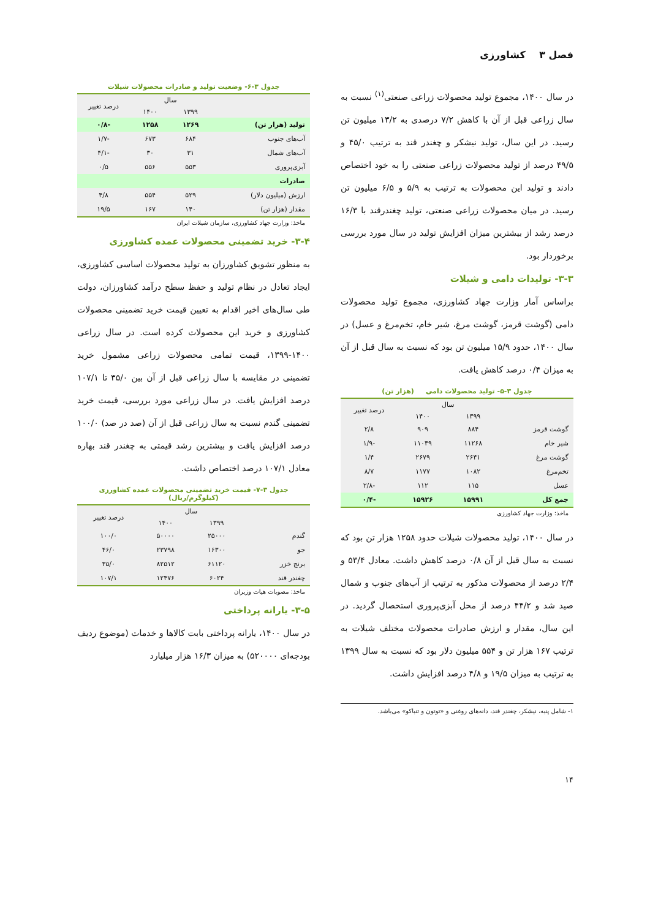فصل ۳ کشاورزی
در سال ۱۴۰۰، مجموع تولید محصولات زراعی صنعتی<sup>(۱)</sup> نسبت به سال زراعی قبل از آن با کاهش ۷/۲ درصدی به ۱۳/۲ میلیون تن رسید. در این سال، تولید نیشکر و چغندر قند به ترتیب ۴۵/۰ و ۴۹/۵ درصد از تولید محصولات زراعی صنعتی را به خود اختصاص دادند و تولید این محصولات به ترتیب به ۵/۹ و ۶/۵ میلیون تن رسید. در میان محصولات زراعی صنعتی، تولید چغندرقند با ۱۶/۳ درصد رشد از بیشترین میزان افزایش تولید در سال مورد بررسی برخوردار بود.
۳-۳- تولیدات دامی و شیلات
براساس آمار وزارت جهاد کشاورزی، مجموع تولید محصولات دامی (گوشت قرمز، گوشت مرغ، شیر خام، تخم‌مرغ و عسل) در سال ۱۴۰۰، حدود ۱۵/۹ میلیون تن بود که نسبت به سال قبل از آن به میزان ۰/۴ درصد کاهش یافت.
جدول ۳-۵- تولید محصولات دامی (هزار تن)
| | سال | | درصد تغییر |
| --- | --- | --- | --- |
| | ۱۳۹۹ | ۱۴۰۰ | |
| گوشت قرمز | ۸۸۴ | ۹۰۹ | ۲/۸ |
| شیر خام | ۱۱۲۶۸ | ۱۱۰۴۹ | -۱/۹ |
| گوشت مرغ | ۲۶۴۱ | ۲۶۷۹ | ۱/۴ |
| تخم‌مرغ | ۱۰۸۲ | ۱۱۷۷ | ۸/۷ |
| عسل | ۱۱۵ | ۱۱۲ | -۲/۸ |
| جمع کل | ۱۵۹۹۱ | ۱۵۹۲۶ | -۰/۴ |
ماخذ: وزارت جهاد کشاورزی
در سال ۱۴۰۰، تولید محصولات شیلات حدود ۱۲۵۸ هزار تن بود که نسبت به سال قبل از آن ۰/۸ درصد کاهش داشت. معادل ۵۳/۴ و ۲/۴ درصد از محصولات مذکور به ترتیب از آب‌های جنوب و شمال صید شد و ۴۴/۲ درصد از محل آبزی‌پروری استحصال گردید. در این سال، مقدار و ارزش صادرات محصولات مختلف شیلات به ترتیب ۱۶۷ هزار تن و ۵۵۴ میلیون دلار بود که نسبت به سال ۱۳۹۹ به ترتیب به میزان ۱۹/۵ و ۴/۸ درصد افزایش داشت.
۱- شامل پنبه، نیشکر، چغندر قند، دانه‌های روغنی و «توتون و تنباکو» می‌باشد.
جدول ۳-۶- وضعیت تولید و صادرات محصولات شیلات
| | سال | | درصد تغییر |
| --- | --- | --- | --- |
| | ۱۳۹۹ | ۱۴۰۰ | |
| تولید (هزار تن) | ۱۲۶۹ | ۱۲۵۸ | -۰/۸ |
| آب‌های جنوب | ۶۸۴ | ۶۷۳ | -۱/۷ |
| آب‌های شمال | ۳۱ | ۳۰ | -۴/۱ |
| آبزی‌پروری | ۵۵۳ | ۵۵۶ | ۰/۵ |
| صادرات | | | |
| ارزش (میلیون دلار) | ۵۲۹ | ۵۵۴ | ۴/۸ |
| مقدار (هزار تن) | ۱۴۰ | ۱۶۷ | ۱۹/۵ |
ماخذ: وزارت جهاد کشاورزی، سازمان شیلات ایران
۳-۴- خرید تضمینی محصولات عمده کشاورزی
به منظور تشویق کشاورزان به تولید محصولات اساسی کشاورزی، ایجاد تعادل در نظام تولید و حفظ سطح درآمد کشاورزان، دولت طی سال‌های اخیر اقدام به تعیین قیمت خرید تضمینی محصولات کشاورزی و خرید این محصولات کرده است. در سال زراعی ۱۴۰۰-۱۳۹۹، قیمت تمامی محصولات زراعی مشمول خرید تضمینی در مقایسه با سال زراعی قبل از آن بین ۳۵/۰ تا ۱۰۷/۱ درصد افزایش یافت. در سال زراعی مورد بررسی، قیمت خرید تضمینی گندم نسبت به سال زراعی قبل از آن (صد در صد) ۱۰۰/۰ درصد افزایش یافت و بیشترین رشد قیمتی به چغندر قند بهاره معادل ۱۰۷/۱ درصد اختصاص داشت.
جدول ۳-۷- قیمت خرید تضمینی محصولات عمده کشاورزی
(کیلوگرم/ریال)
| | سال | | درصد تغییر |
| --- | --- | --- | --- |
| | ۱۳۹۹ | ۱۴۰۰ | |
| گندم | ۲۵۰۰۰ | ۵۰۰۰۰ | ۱۰۰/۰ |
| جو | ۱۶۳۰۰ | ۲۳۷۹۸ | ۴۶/۰ |
| برنج خزر | ۶۱۱۲۰ | ۸۲۵۱۲ | ۳۵/۰ |
| چغندر قند | ۶۰۲۴ | ۱۲۴۷۶ | ۱۰۷/۱ |
ماخذ: مصوبات هیات وزیران
۳-۵- یارانه پرداختی
در سال ۱۴۰۰، یارانه پرداختی بابت کالاها و خدمات (موضوع ردیف بودجه‌ای ۵۲۰۰۰۰) به میزان ۱۶/۳ هزار میلیارد
۱۴